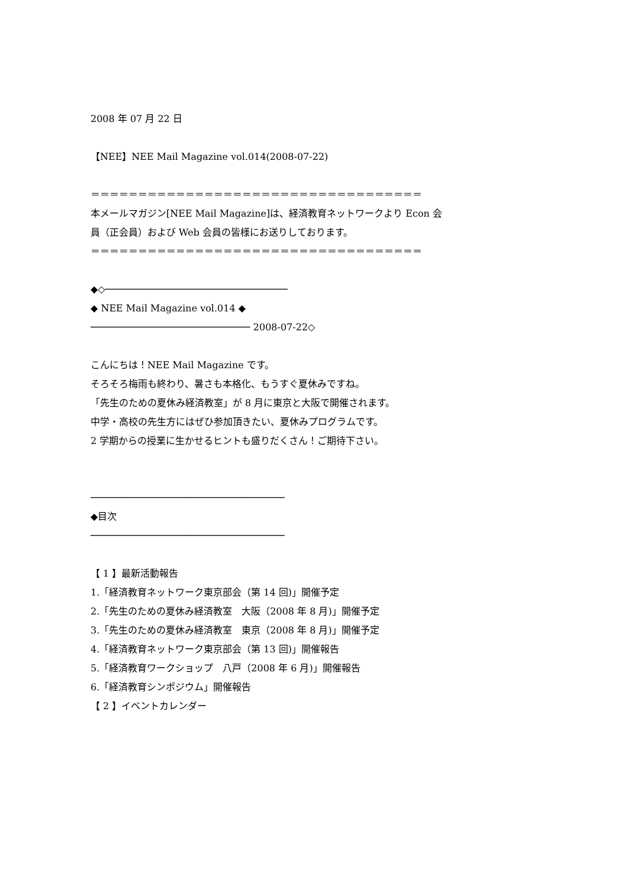2008 年 07 月 22 日
【NEE】NEE Mail Magazine vol.014(2008-07-22)
＝＝＝＝＝＝＝＝＝＝＝＝＝＝＝＝＝＝＝＝＝＝＝＝＝＝＝＝＝＝＝＝＝＝＝
本メールマガジン[NEE Mail Magazine]は、経済教育ネットワークより Econ 会
員（正会員）および Web 会員の皆様にお送りしております。
＝＝＝＝＝＝＝＝＝＝＝＝＝＝＝＝＝＝＝＝＝＝＝＝＝＝＝＝＝＝＝＝＝＝＝
◆◇────────────────────────────────
◆ NEE Mail Magazine vol.014 ◆
──────────────────────────── 2008-07-22◇
こんにちは！NEE Mail Magazine です。
そろそろ梅雨も終わり、暑さも本格化、もうすぐ夏休みですね。
「先生のための夏休み経済教室」が 8 月に東京と大阪で開催されます。
中学・高校の先生方にはぜひ参加頂きたい、夏休みプログラムです。
2 学期からの授業に生かせるヒントも盛りだくさん！ご期待下さい。
──────────────────────────────────
◆目次
──────────────────────────────────
【 1 】最新活動報告
1.「経済教育ネットワーク東京部会（第 14 回)」開催予定
2.「先生のための夏休み経済教室　大阪（2008 年 8 月)」開催予定
3.「先生のための夏休み経済教室　東京（2008 年 8 月)」開催予定
4.「経済教育ネットワーク東京部会（第 13 回)」開催報告
5.「経済教育ワークショップ　八戸（2008 年 6 月)」開催報告
6.「経済教育シンポジウム」開催報告
【 2 】イベントカレンダー